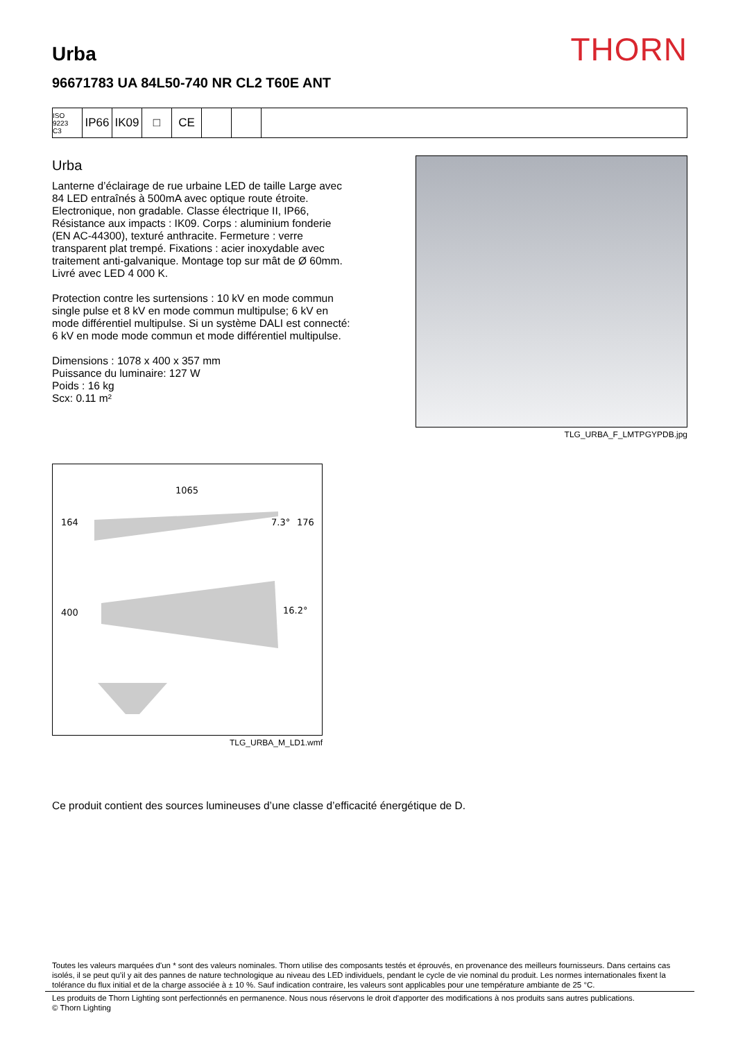THORN
Urba
96671783 UA 84L50-740 NR CL2 T60E ANT
ISO 9223
C3
IP66 IK09 □ CE
Urba
Lanterne d’éclairage de rue urbaine LED de taille Large avec 84 LED entraînés à 500mA avec optique route étroite. Electronique, non gradable. Classe électrique II, IP66, Résistance aux impacts : IK09. Corps : aluminium fonderie (EN AC-44300), texturé anthracite. Fermeture : verre transparent plat trempé. Fixations : acier inoxydable avec traitement anti-galvanique. Montage top sur mât de Ø 60mm. Livré avec LED 4 000 K.
Protection contre les surtensions : 10 kV en mode commun single pulse et 8 kV en mode commun multipulse; 6 kV en mode différentiel multipulse. Si un système DALI est connecté: 6 kV en mode mode commun et mode différentiel multipulse.
Dimensions : 1078 x 400 x 357 mm
Puissance du luminaire: 127 W
Poids : 16 kg
Scx: 0.11 m²
TLG_URBA_F_LMTPGYPDB.jpg
1065
164
7.3°
176
400
16.2°
TLG_URBA_M_LD1.wmf
Ce produit contient des sources lumineuses d’une classe d’efficacité énergétique de D.
Toutes les valeurs marquées d'un * sont des valeurs nominales. Thorn utilise des composants testés et éprouvés, en provenance des meilleurs fournisseurs. Dans certains cas isolés, il se peut qu’il y ait des pannes de nature technologique au niveau des LED individuels, pendant le cycle de vie nominal du produit. Les normes internationales fixent la tolérance du flux initial et de la charge associée à ± 10 %. Sauf indication contraire, les valeurs sont applicables pour une température ambiante de 25 °C.
Les produits de Thorn Lighting sont perfectionnés en permanence. Nous nous réservons le droit d'apporter des modifications à nos produits sans autres publications.
© Thorn Lighting